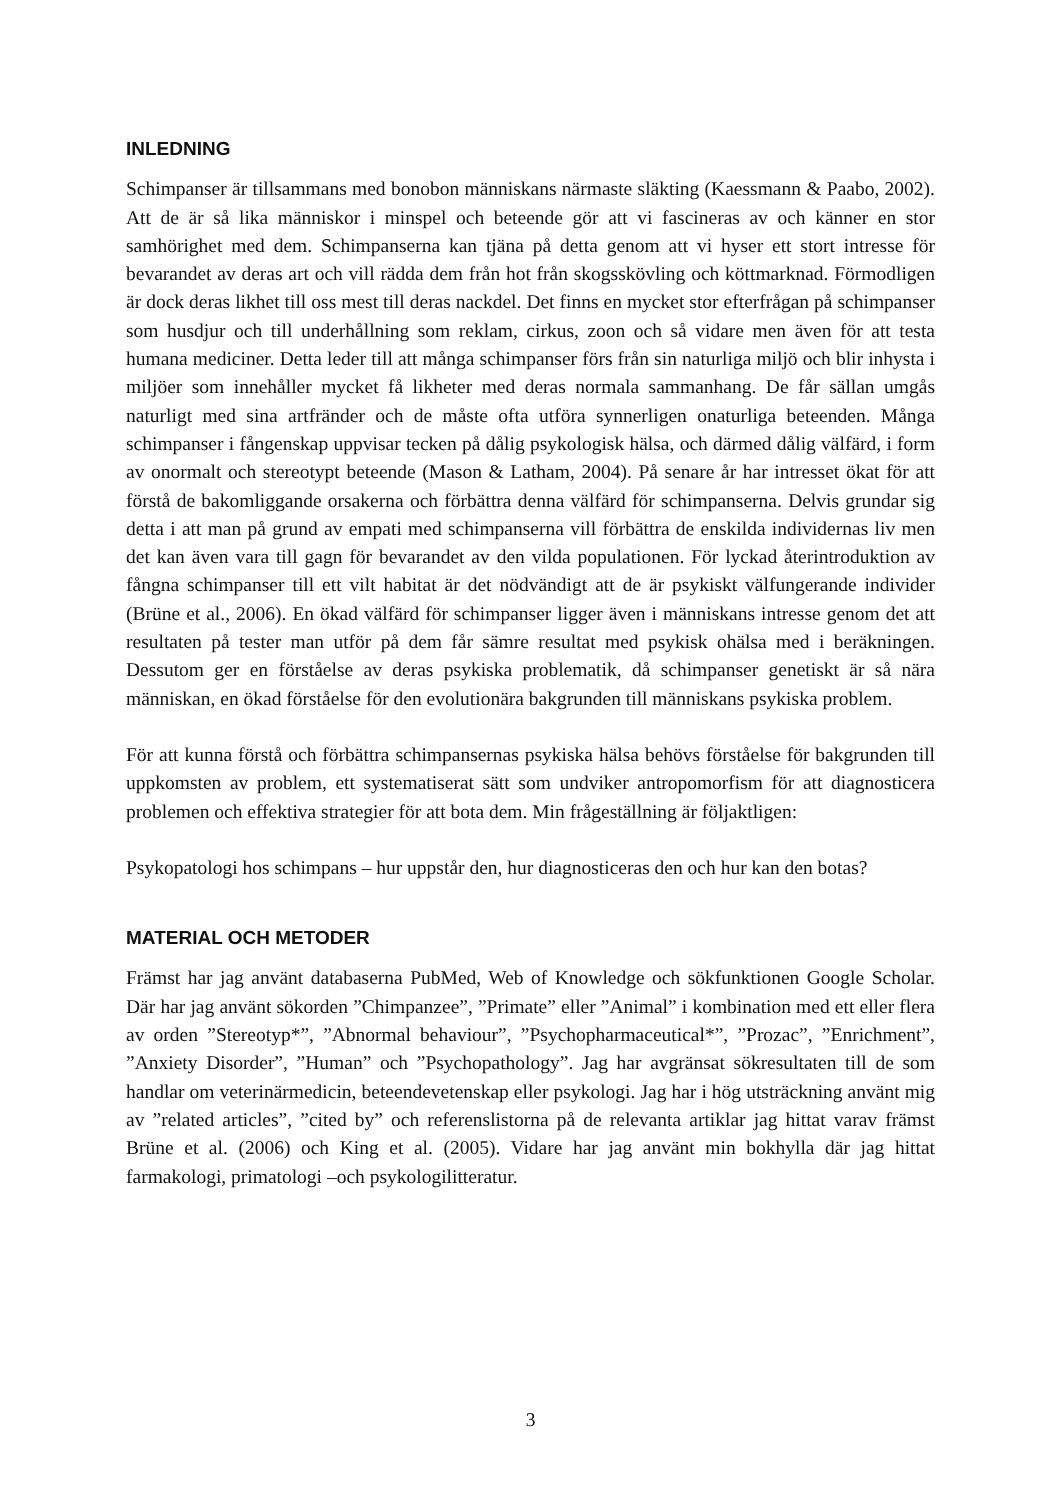INLEDNING
Schimpanser är tillsammans med bonobon människans närmaste släkting (Kaessmann & Paabo, 2002). Att de är så lika människor i minspel och beteende gör att vi fascineras av och känner en stor samhörighet med dem. Schimpanserna kan tjäna på detta genom att vi hyser ett stort intresse för bevarandet av deras art och vill rädda dem från hot från skogsskövling och köttmarknad. Förmodligen är dock deras likhet till oss mest till deras nackdel. Det finns en mycket stor efterfrågan på schimpanser som husdjur och till underhållning som reklam, cirkus, zoon och så vidare men även för att testa humana mediciner. Detta leder till att många schimpanser förs från sin naturliga miljö och blir inhysta i miljöer som innehåller mycket få likheter med deras normala sammanhang. De får sällan umgås naturligt med sina artfränder och de måste ofta utföra synnerligen onaturliga beteenden. Många schimpanser i fångenskap uppvisar tecken på dålig psykologisk hälsa, och därmed dålig välfärd, i form av onormalt och stereotypt beteende (Mason & Latham, 2004). På senare år har intresset ökat för att förstå de bakomliggande orsakerna och förbättra denna välfärd för schimpanserna. Delvis grundar sig detta i att man på grund av empati med schimpanserna vill förbättra de enskilda individernas liv men det kan även vara till gagn för bevarandet av den vilda populationen. För lyckad återintroduktion av fångna schimpanser till ett vilt habitat är det nödvändigt att de är psykiskt välfungerande individer (Brüne et al., 2006). En ökad välfärd för schimpanser ligger även i människans intresse genom det att resultaten på tester man utför på dem får sämre resultat med psykisk ohälsa med i beräkningen. Dessutom ger en förståelse av deras psykiska problematik, då schimpanser genetiskt är så nära människan, en ökad förståelse för den evolutionära bakgrunden till människans psykiska problem.
För att kunna förstå och förbättra schimpansernas psykiska hälsa behövs förståelse för bakgrunden till uppkomsten av problem, ett systematiserat sätt som undviker antropomorfism för att diagnosticera problemen och effektiva strategier för att bota dem. Min frågeställning är följaktligen:
Psykopatologi hos schimpans – hur uppstår den, hur diagnosticeras den och hur kan den botas?
MATERIAL OCH METODER
Främst har jag använt databaserna PubMed, Web of Knowledge och sökfunktionen Google Scholar. Där har jag använt sökorden ”Chimpanzee”, ”Primate” eller ”Animal” i kombination med ett eller flera av orden ”Stereotyp*”, ”Abnormal behaviour”, ”Psychopharmaceutical*”, ”Prozac”, ”Enrichment”, ”Anxiety Disorder”, ”Human” och ”Psychopathology”. Jag har avgränsat sökresultaten till de som handlar om veterinärmedicin, beteendevetenskap eller psykologi. Jag har i hög utsträckning använt mig av ”related articles”, ”cited by” och referenslistorna på de relevanta artiklar jag hittat varav främst Brüne et al. (2006) och King et al. (2005). Vidare har jag använt min bokhylla där jag hittat farmakologi, primatologi –och psykologilitteratur.
3